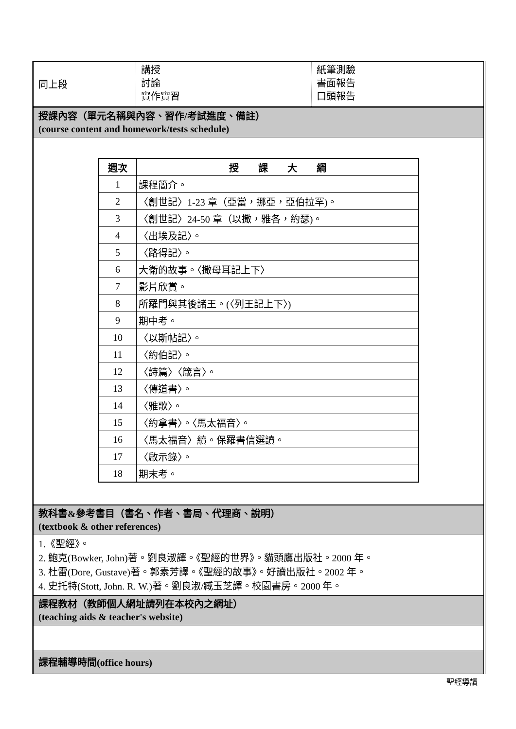同上段
講授
討論
實作實習
紙筆測驗
書面報告
口頭報告
授課內容（單元名稱與內容、習作/考試進度、備註）
(course content and homework/tests schedule)
| 週次 | 授 課 大 綱 |
| --- | --- |
| 1 | 課程簡介。 |
| 2 | 〈創世記〉1-23 章（亞當，挪亞，亞伯拉罕)。 |
| 3 | 〈創世記〉24-50 章（以撒，雅各，約瑟)。 |
| 4 | 〈出埃及記〉。 |
| 5 | 〈路得記〉。 |
| 6 | 大衛的故事。〈撒母耳記上下〉 |
| 7 | 影片欣賞。 |
| 8 | 所羅門與其後諸王。(〈列王記上下〉) |
| 9 | 期中考。 |
| 10 | 〈以斯帖記〉。 |
| 11 | 〈約伯記〉。 |
| 12 | 〈詩篇〉〈箴言〉。 |
| 13 | 〈傳道書〉。 |
| 14 | 〈雅歌〉。 |
| 15 | 〈約拿書〉。〈馬太福音〉。 |
| 16 | 〈馬太福音〉續。保羅書信選讀。 |
| 17 | 〈啟示錄〉。 |
| 18 | 期末考。 |
教科書&參考書目（書名、作者、書局、代理商、說明）
(textbook & other references)
1.《聖經》。
2. 鮑克(Bowker, John)著。劉良淑譯。《聖經的世界》。貓頭鷹出版社。2000 年。
3. 杜雷(Dore, Gustave)著。郭素芳譯。《聖經的故事》。好讀出版社。2002 年。
4. 史托特(Stott, John. R. W.)著。劉良淑/臧玉芝譯。校園書房。2000 年。
課程教材（教師個人網址請列在本校內之網址）
(teaching aids & teacher's website)
課程輔導時間(office hours)
聖經導讀